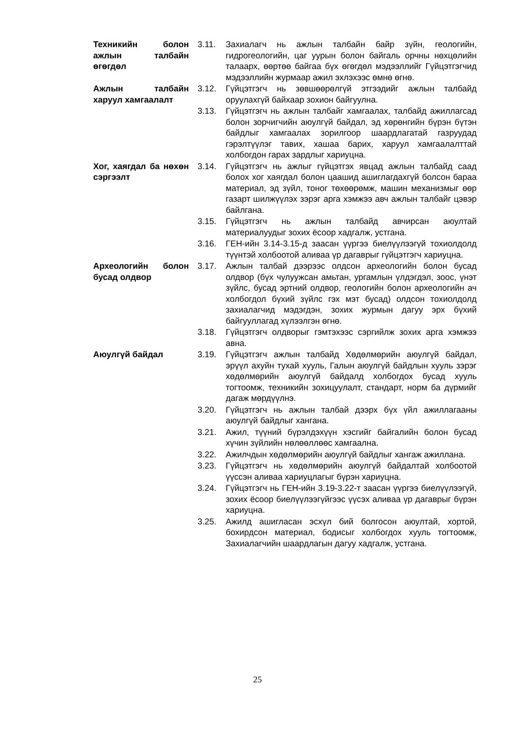Техникийн болон ажлын талбайн өгөгдөл
3.11.
Захиалагч нь ажлын талбайн байр зүйн, геологийн, гидрогеологийн, цаг уурын болон байгаль орчны нөхцөлийн талаарх, өөртөө байгаа бүх өгөгдөл мэдээллийг Гүйцэтгэгчид мэдээллийн журмаар ажил эхлэхээс өмнө өгнө.
Ажлын талбайн харуул хамгаалалт
3.12.
Гүйцэтгэгч нь зөвшөөрөлгүй этгээдийг ажлын талбайд оруулахгүй байхаар зохион байгуулна.
3.13.
Гүйцэтгэгч нь ажлын талбайг хамгаалах, талбайд ажиллагсад болон зорчигчийн аюулгүй байдал, эд хөрөнгийн бүрэн бүтэн байдлыг хамгаалах зорилгоор шаардлагатай газруудад гэрэлтүүлэг тавих, хашаа барих, харуул хамгаалалттай холбогдон гарах зардлыг хариуцна.
Хог, хаягдал ба нөхөн сэргээлт
3.14.
Гүйцэтгэгч нь ажлыг гүйцэтгэх явцад ажлын талбайд саад болох хог хаягдал болон цаашид ашиглагдахгүй болсон бараа материал, эд зүйл, тоног төхөөрөмж, машин механизмыг өөр газарт шилжүүлэх зэрэг арга хэмжээ авч ажлын талбайг цэвэр байлгана.
3.15.
Гүйцэтгэгч нь ажлын талбайд авчирсан аюултай материалуудыг зохих ёсоор хадгалж, устгана.
3.16.
ГЕН-ийн 3.14-3.15-д заасан үүргээ биелүүлээгүй тохиолдолд түүнтэй холбоотой аливаа үр дагаврыг гүйцэтгэгч хариуцна.
Археологийн болон бусад олдвор
3.17.
Ажлын талбай дээрээс олдсон археологийн болон бусад олдвор (бүх чулуужсан амьтан, ургамлын үлдэгдэл, зоос, үнэт зүйлс, бусад эртний олдвор, геологийн болон археологийн ач холбогдол бүхий зүйлс гэх мэт бусад) олдсон тохиолдолд захиалагчид мэдэгдэн, зохих журмын дагуу эрх бүхий байгууллагад хүлээлгэн өгнө.
3.18.
Гүйцэтгэгч олдворыг гэмтэхээс сэргийлж зохих арга хэмжээ авна.
Аюулгүй байдал
3.19.
Гүйцэтгэгч ажлын талбайд Хөдөлмөрийн аюулгүй байдал, эрүүл ахуйн тухай хууль, Галын аюулгүй байдлын хууль зэрэг хөдөлмөрийн аюулгүй байдалд холбогдох бусад хууль тогтоомж, техникийн зохицуулалт, стандарт, норм ба дүрмийг дагаж мөрдүүлнэ.
3.20.
Гүйцэтгэгч нь ажлын талбай дээрх бүх үйл ажиллагааны аюулгүй байдлыг хангана.
3.21.
Ажил, түүний бүрэлдэхүүн хэсгийг байгалийн болон бусад хүчин зүйлийн нөлөөллөөс хамгаална.
3.22.
Ажилчдын хөдөлмөрийн аюулгүй байдлыг хангаж ажиллана.
3.23.
Гүйцэтгэгч нь хөдөлмөрийн аюулгүй байдалтай холбоотой үүссэн аливаа хариуцлагыг бүрэн хариуцна.
3.24.
Гүйцэтгэгч нь ГЕН-ийн 3.19-3.22-т заасан үүргээ биелүүлээгүй, зохих ёсоор биелүүлээгүйгээс үүсэх аливаа үр дагаврыг бүрэн хариуцна.
3.25.
Ажилд ашигласан эсхүл бий болгосон аюултай, хортой, бохирдсон материал, бодисыг холбогдох хууль тогтоомж, Захиалагчийн шаардлагын дагуу хадгалж, устгана.
25